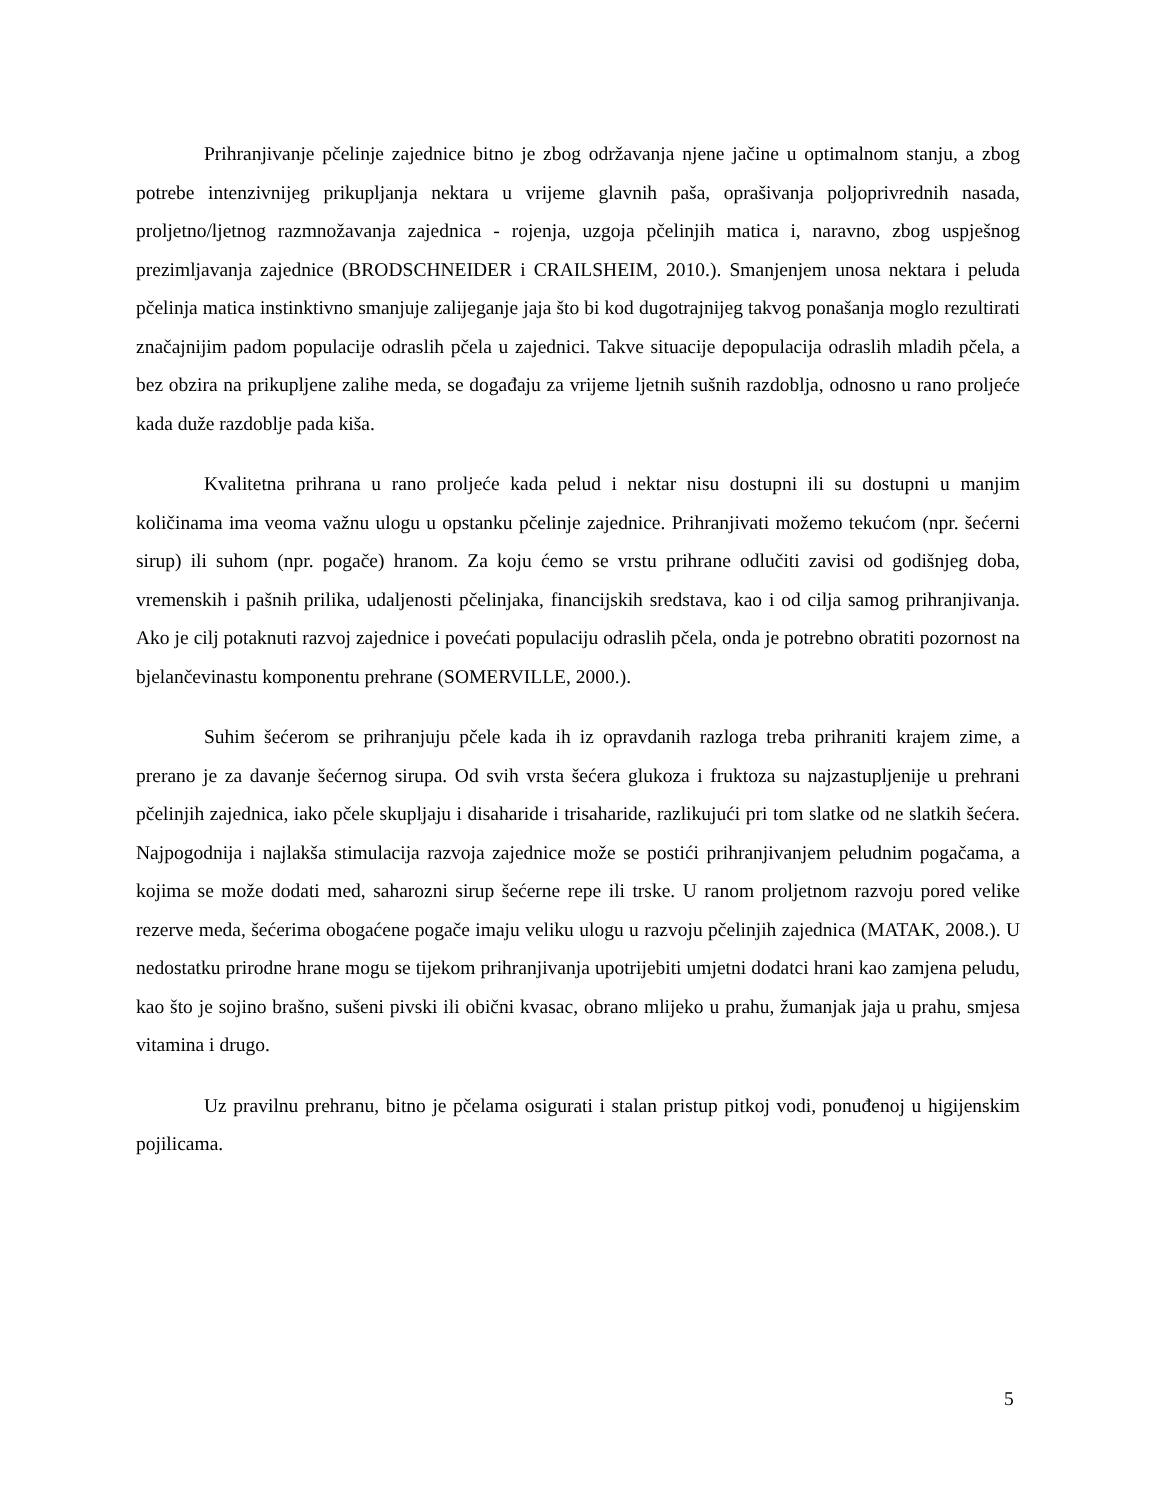Prihranjivanje pčelinje zajednice bitno je zbog održavanja njene jačine u optimalnom stanju, a zbog potrebe intenzivnijeg prikupljanja nektara u vrijeme glavnih paša, oprašivanja poljoprivrednih nasada, proljetno/ljetnog razmnožavanja zajednica - rojenja, uzgoja pčelinjih matica i, naravno, zbog uspješnog prezimljavanja zajednice (BRODSCHNEIDER i CRAILSHEIM, 2010.). Smanjenjem unosa nektara i peluda pčelinja matica instinktivno smanjuje zalijeganje jaja što bi kod dugotrajnijeg takvog ponašanja moglo rezultirati značajnijim padom populacije odraslih pčela u zajednici. Takve situacije depopulacija odraslih mladih pčela, a bez obzira na prikupljene zalihe meda, se događaju za vrijeme ljetnih sušnih razdoblja, odnosno u rano proljeće kada duže razdoblje pada kiša.
Kvalitetna prihrana u rano proljeće kada pelud i nektar nisu dostupni ili su dostupni u manjim količinama ima veoma važnu ulogu u opstanku pčelinje zajednice. Prihranjivati možemo tekućom (npr. šećerni sirup) ili suhom (npr. pogače) hranom. Za koju ćemo se vrstu prihrane odlučiti zavisi od godišnjeg doba, vremenskih i pašnih prilika, udaljenosti pčelinjaka, financijskih sredstava, kao i od cilja samog prihranjivanja. Ako je cilj potaknuti razvoj zajednice i povećati populaciju odraslih pčela, onda je potrebno obratiti pozornost na bjelančevinastu komponentu prehrane (SOMERVILLE, 2000.).
Suhim šećerom se prihranjuju pčele kada ih iz opravdanih razloga treba prihraniti krajem zime, a prerano je za davanje šećernog sirupa. Od svih vrsta šećera glukoza i fruktoza su najzastupljenije u prehrani pčelinjih zajednica, iako pčele skupljaju i disaharide i trisaharide, razlikujući pri tom slatke od ne slatkih šećera. Najpogodnija i najlakša stimulacija razvoja zajednice može se postići prihranjivanjem peludnim pogačama, a kojima se može dodati med, saharozni sirup šećerne repe ili trske. U ranom proljetnom razvoju pored velike rezerve meda, šećerima obogaćene pogače imaju veliku ulogu u razvoju pčelinjih zajednica (MATAK, 2008.). U nedostatku prirodne hrane mogu se tijekom prihranjivanja upotrijebiti umjetni dodatci hrani kao zamjena peludu, kao što je sojino brašno, sušeni pivski ili obični kvasac, obrano mlijeko u prahu, žumanjak jaja u prahu, smjesa vitamina i drugo.
Uz pravilnu prehranu, bitno je pčelama osigurati i stalan pristup pitkoj vodi, ponuđenoj u higijenskim pojilicama.
5